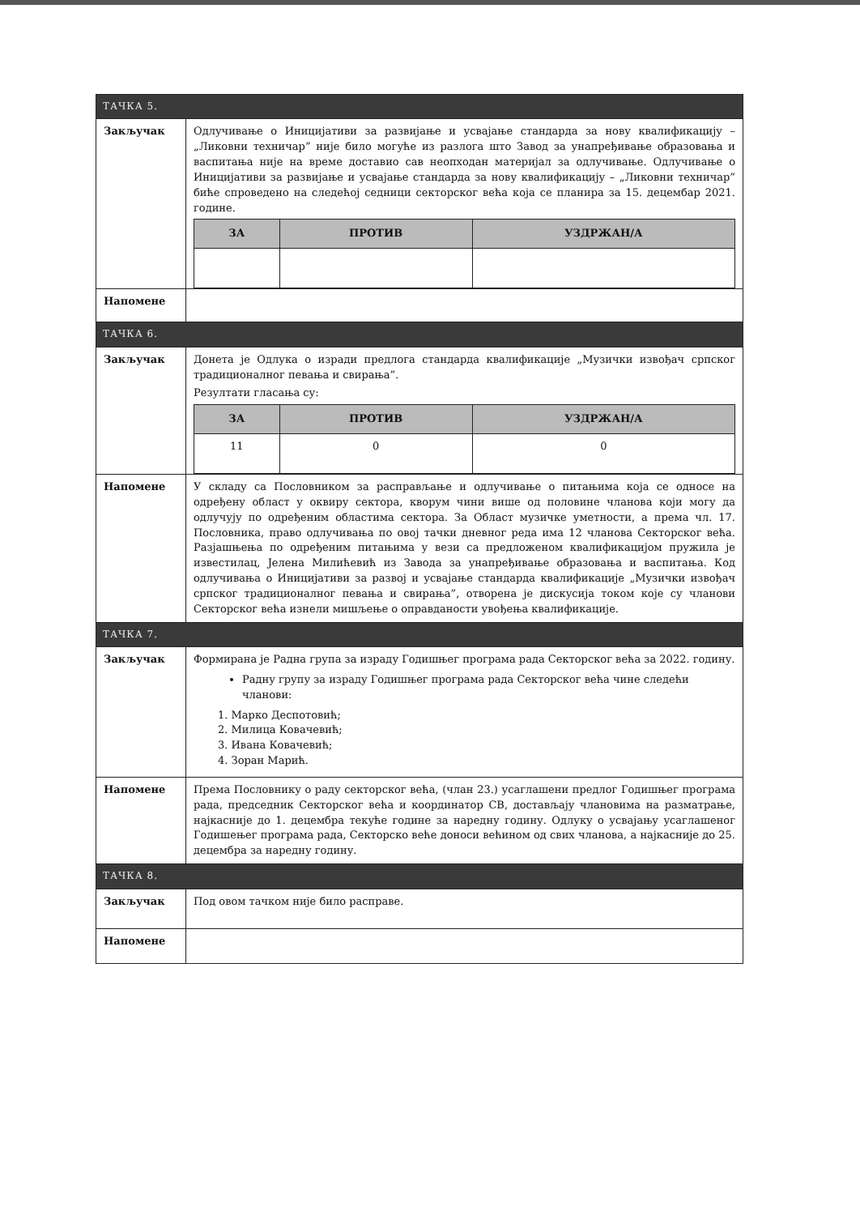| ТАЧКА 5. | |
| Закључак | Одлучивање о Иницијативи за развијање и усвајање стандарда за нову квалификацију – „Ликовни техничар” није било могуће из разлога што Завод за унапређивање образовања и васпитања није на време доставио сав неопходан материјал за одлучивање. Одлучивање о Иницијативи за развијање и усвајање стандарда за нову квалификацију – „Ликовни техничар” биће спроведено на следећој седници секторског већа која се планира за 15. децембар 2021. године. / ЗА / ПРОТИВ / УЗДРЖАН/А / / --- / --- / --- / |
| Напомене | |
| ТАЧКА 6. | |
| Закључак | Донета је Одлука о изради предлога стандарда квалификације „Музички извођач српског традиционалног певања и свирања”. Резултати гласања су: / ЗА / ПРОТИВ / УЗДРЖАН/А / / --- / --- / --- / / 11 / 0 / 0 / |
| Напомене | У складу са Пословником за расправљање и одлучивање о питањима која се односе на одређену област у оквиру сектора, кворум чини више од половине чланова који могу да одлучују по одређеним областима сектора. За Област музичке уметности, а према чл. 17. Пословника, право одлучивања по овој тачки дневног реда има 12 чланова Секторског већа. Разјашњења по одређеним питањима у вези са предложеном квалификацијом пружила је известилац, Јелена Милићевић из Завода за унапређивање образовања и васпитања. Код одлучивања о Иницијативи за развој и усвајање стандарда квалификације „Музички извођач српског традиционалног певања и свирања”, отворена је дискусија током које су чланови Секторског већа изнели мишљење о оправданости увођења квалификације. |
| ТАЧКА 7. | |
| Закључак | Формирана је Радна група за израду Годишњег програма рада Секторског већа за 2022. годину. Радну групу за израду Годишњег програма рада Секторског већа чине следећи чланови: 1. Марко Деспотовић; 2. Милица Ковачевић; 3. Ивана Ковачевић; 4. Зоран Марић. |
| Напомене | Према Пословнику о раду секторског већа, (члан 23.) усаглашени предлог Годишњег програма рада, председник Секторског већа и координатор СВ, достављају члановима на разматрање, најкасније до 1. децембра текуће године за наредну годину. Одлуку о усвајању усаглашеног Годишењег програма рада, Секторско веће доноси већином од свих чланова, а најкасније до 25. децембра за наредну годину. |
| ТАЧКА 8. | |
| Закључак | Под овом тачком није било расправе. |
| Напомене | |